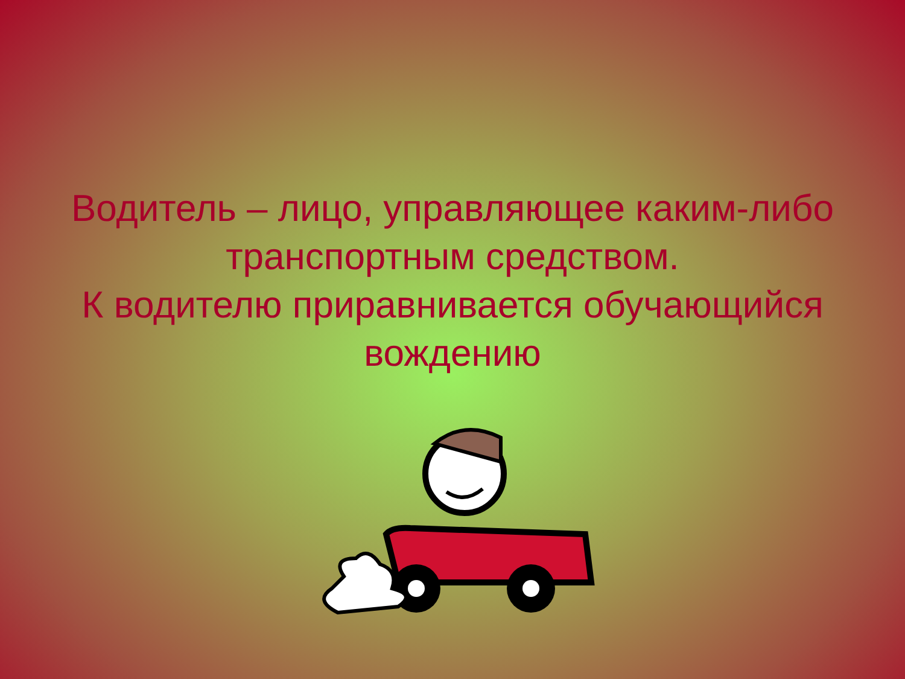Водитель – лицо, управляющее каким-либо транспортным средством.
К водителю приравнивается обучающийся вождению